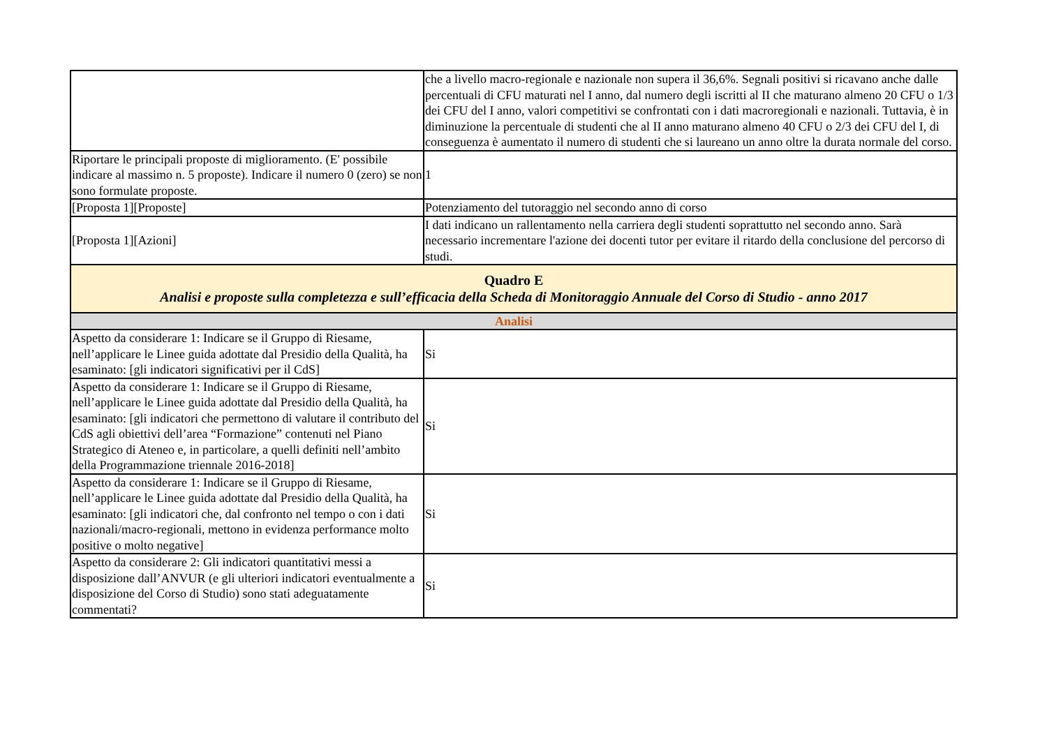| | che a livello macro-regionale e nazionale non supera il 36,6%. Segnali positivi si ricavano anche dalle percentuali di CFU maturati nel I anno, dal numero degli iscritti al II che maturano almeno 20 CFU o 1/3 dei CFU del I anno, valori competitivi se confrontati con i dati macroregionali e nazionali. Tuttavia, è in diminuzione la percentuale di studenti che al II anno maturano almeno 40 CFU o 2/3 dei CFU del I, di conseguenza è aumentato il numero di studenti che si laureano un anno oltre la durata normale del corso. |
| Riportare le principali proposte di miglioramento. (E' possibile indicare al massimo n. 5 proposte). Indicare il numero 0 (zero) se non sono formulate proposte. | 1 |
| [Proposta 1][Proposte] | Potenziamento del tutoraggio nel secondo anno di corso |
| [Proposta 1][Azioni] | I dati indicano un rallentamento nella carriera degli studenti soprattutto nel secondo anno. Sarà necessario incrementare l'azione dei docenti tutor per evitare il ritardo della conclusione del percorso di studi. |
| Quadro E Analisi e proposte sulla completezza e sull’efficacia della Scheda di Monitoraggio Annuale del Corso di Studio - anno 2017 | |
| Analisi | |
| Aspetto da considerare 1: Indicare se il Gruppo di Riesame, nell’applicare le Linee guida adottate dal Presidio della Qualità, ha esaminato: [gli indicatori significativi per il CdS] | Si |
| Aspetto da considerare 1: Indicare se il Gruppo di Riesame, nell’applicare le Linee guida adottate dal Presidio della Qualità, ha esaminato: [gli indicatori che permettono di valutare il contributo del CdS agli obiettivi dell’area “Formazione” contenuti nel Piano Strategico di Ateneo e, in particolare, a quelli definiti nell’ambito della Programmazione triennale 2016-2018] | Si |
| Aspetto da considerare 1: Indicare se il Gruppo di Riesame, nell’applicare le Linee guida adottate dal Presidio della Qualità, ha esaminato: [gli indicatori che, dal confronto nel tempo o con i dati nazionali/macro-regionali, mettono in evidenza performance molto positive o molto negative] | Si |
| Aspetto da considerare 2: Gli indicatori quantitativi messi a disposizione dall’ANVUR (e gli ulteriori indicatori eventualmente a disposizione del Corso di Studio) sono stati adeguatamente commentati? | Si |